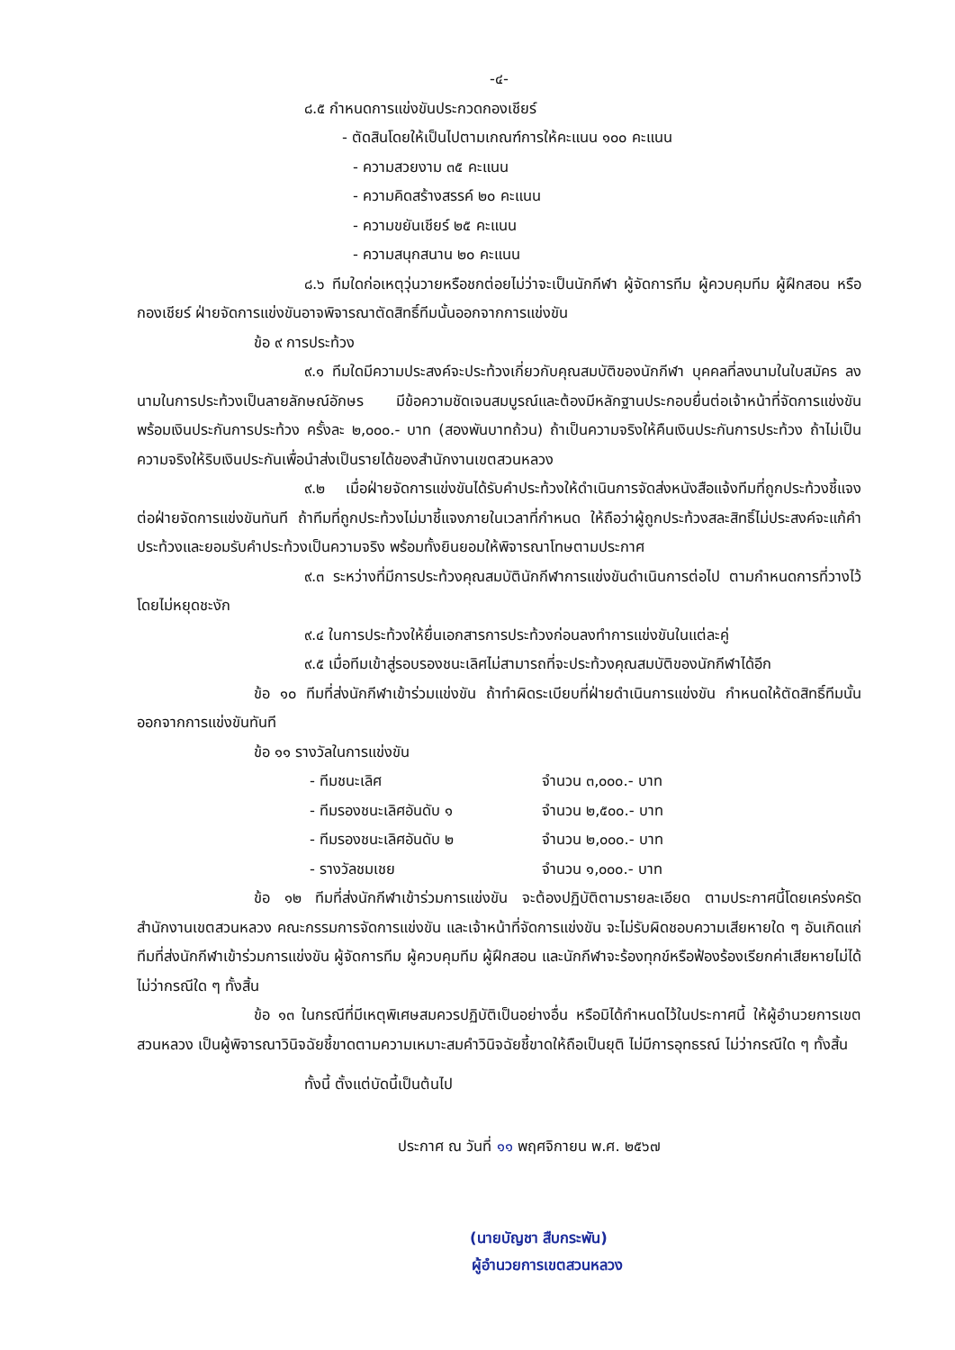-๔-
๘.๕ กำหนดการแข่งขันประกวดกองเชียร์
- ตัดสินโดยให้เป็นไปตามเกณฑ์การให้คะแนน ๑๐๐ คะแนน
- ความสวยงาม ๓๕ คะแนน
- ความคิดสร้างสรรค์ ๒๐ คะแนน
- ความขยันเชียร์ ๒๕ คะแนน
- ความสนุกสนาน ๒๐ คะแนน
๘.๖ ทีมใดก่อเหตุวุ่นวายหรือชกต่อยไม่ว่าจะเป็นนักกีฬา ผู้จัดการทีม ผู้ควบคุมทีม ผู้ฝึกสอน หรือกองเชียร์ ฝ่ายจัดการแข่งขันอาจพิจารณาตัดสิทธิ์ทีมนั้นออกจากการแข่งขัน
ข้อ ๙ การประท้วง
๙.๑ ทีมใดมีความประสงค์จะประท้วงเกี่ยวกับคุณสมบัติของนักกีฬา บุคคลที่ลงนามในใบสมัคร ลงนามในการประท้วงเป็นลายลักษณ์อักษร มีข้อความชัดเจนสมบูรณ์และต้องมีหลักฐานประกอบยื่นต่อเจ้าหน้าที่จัดการแข่งขัน พร้อมเงินประกันการประท้วง ครั้งละ ๒,๐๐๐.- บาท (สองพันบาทถ้วน) ถ้าเป็นความจริงให้คืนเงินประกันการประท้วง ถ้าไม่เป็นความจริงให้ริบเงินประกันเพื่อนำส่งเป็นรายได้ของสำนักงานเขตสวนหลวง
๙.๒ เมื่อฝ่ายจัดการแข่งขันได้รับคำประท้วงให้ดำเนินการจัดส่งหนังสือแจ้งทีมที่ถูกประท้วงชี้แจงต่อฝ่ายจัดการแข่งขันทันที ถ้าทีมที่ถูกประท้วงไม่มาชี้แจงภายในเวลาที่กำหนด ให้ถือว่าผู้ถูกประท้วงสละสิทธิ์ไม่ประสงค์จะแก้คำประท้วงและยอมรับคำประท้วงเป็นความจริง พร้อมทั้งยินยอมให้พิจารณาโทษตามประกาศ
๙.๓ ระหว่างที่มีการประท้วงคุณสมบัตินักกีฬาการแข่งขันดำเนินการต่อไป ตามกำหนดการที่วางไว้โดยไม่หยุดชะงัก
๙.๔ ในการประท้วงให้ยื่นเอกสารการประท้วงก่อนลงทำการแข่งขันในแต่ละคู่
๙.๕ เมื่อทีมเข้าสู่รอบรองชนะเลิศไม่สามารถที่จะประท้วงคุณสมบัติของนักกีฬาได้อีก
ข้อ ๑๐ ทีมที่ส่งนักกีฬาเข้าร่วมแข่งขัน ถ้าทำผิดระเบียบที่ฝ่ายดำเนินการแข่งขัน กำหนดให้ตัดสิทธิ์ทีมนั้นออกจากการแข่งขันทันที
ข้อ ๑๑ รางวัลในการแข่งขัน
- ทีมชนะเลิศ จำนวน ๓,๐๐๐.- บาท
- ทีมรองชนะเลิศอันดับ ๑ จำนวน ๒,๕๐๐.- บาท
- ทีมรองชนะเลิศอันดับ ๒ จำนวน ๒,๐๐๐.- บาท
- รางวัลชมเชย จำนวน ๑,๐๐๐.- บาท
ข้อ ๑๒ ทีมที่ส่งนักกีฬาเข้าร่วมการแข่งขัน จะต้องปฏิบัติตามรายละเอียด ตามประกาศนี้โดยเคร่งครัด สำนักงานเขตสวนหลวง คณะกรรมการจัดการแข่งขัน และเจ้าหน้าที่จัดการแข่งขัน จะไม่รับผิดชอบความเสียหายใด ๆ อันเกิดแก่ทีมที่ส่งนักกีฬาเข้าร่วมการแข่งขัน ผู้จัดการทีม ผู้ควบคุมทีม ผู้ฝึกสอน และนักกีฬาจะร้องทุกข์หรือฟ้องร้องเรียกค่าเสียหายไม่ได้ไม่ว่ากรณีใด ๆ ทั้งสิ้น
ข้อ ๑๓ ในกรณีที่มีเหตุพิเศษสมควรปฏิบัติเป็นอย่างอื่น หรือมิได้กำหนดไว้ในประกาศนี้ ให้ผู้อำนวยการเขตสวนหลวง เป็นผู้พิจารณาวินิจฉัยชี้ขาดตามความเหมาะสมคำวินิจฉัยชี้ขาดให้ถือเป็นยุติ ไม่มีการอุทธรณ์ ไม่ว่ากรณีใด ๆ ทั้งสิ้น
ทั้งนี้ ตั้งแต่บัดนี้เป็นต้นไป
ประกาศ ณ วันที่ ๑๑ พฤศจิกายน พ.ศ. ๒๕๖๗
(นายบัญชา สืบกระพัน)
ผู้อำนวยการเขตสวนหลวง